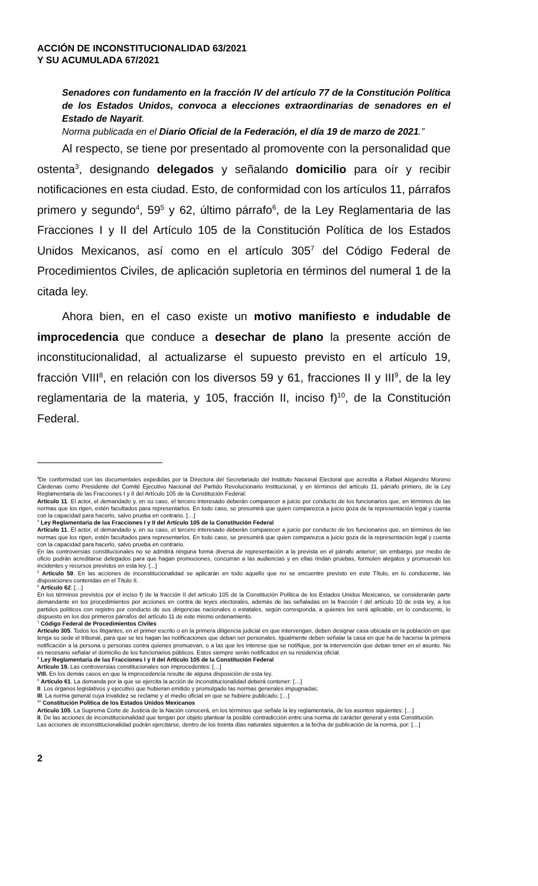ACCIÓN DE INCONSTITUCIONALIDAD 63/2021
Y SU ACUMULADA 67/2021
Senadores con fundamento en la fracción IV del artículo 77 de la Constitución Política de los Estados Unidos, convoca a elecciones extraordinarias de senadores en el Estado de Nayarit.
Norma publicada en el Diario Oficial de la Federación, el día 19 de marzo de 2021.”
Al respecto, se tiene por presentado al promovente con la personalidad que ostenta<sup>3</sup>, designando delegados y señalando domicilio para oír y recibir notificaciones en esta ciudad. Esto, de conformidad con los artículos 11, párrafos primero y segundo<sup>4</sup>, 59<sup>5</sup> y 62, último párrafo<sup>6</sup>, de la Ley Reglamentaria de las Fracciones I y II del Artículo 105 de la Constitución Política de los Estados Unidos Mexicanos, así como en el artículo 305<sup>7</sup> del Código Federal de Procedimientos Civiles, de aplicación supletoria en términos del numeral 1 de la citada ley.
Ahora bien, en el caso existe un motivo manifiesto e indudable de improcedencia que conduce a desechar de plano la presente acción de inconstitucionalidad, al actualizarse el supuesto previsto en el artículo 19, fracción VIII<sup>8</sup>, en relación con los diversos 59 y 61, fracciones II y III<sup>9</sup>, de la ley reglamentaria de la materia, y 105, fracción II, inciso f)<sup>10</sup>, de la Constitución Federal.
<sup>3</sup> De conformidad con las documentales expedidas por la Directora del Secretariado del Instituto Nacional Electoral que acredita a Rafael Alejandro Moreno Cárdenas como Presidente del Comité Ejecutivo Nacional del Partido Revolucionario Institucional, y en términos del artículo 11, párrafo primero, de la Ley Reglamentaria de las Fracciones I y II del Artículo 105 de la Constitución Federal:
Artículo 11. El actor, el demandado y, en su caso, el tercero interesado deberán comparecer a juicio por conducto de los funcionarios que, en términos de las normas que los rigen, estén facultados para representarlos. En todo caso, se presumirá que quien comparezca a juicio goza de la representación legal y cuenta con la capacidad para hacerlo, salvo prueba en contrario. […]
<sup>4</sup> Ley Reglamentaria de las Fracciones I y II del Artículo 105 de la Constitución Federal
Artículo 11. El actor, el demandado y, en su caso, el tercero interesado deberán comparecer a juicio por conducto de los funcionarios que, en términos de las normas que los rigen, estén facultados para representarlos. En todo caso, se presumirá que quien comparezca a juicio goza de la representación legal y cuenta con la capacidad para hacerlo, salvo prueba en contrario.
En las controversias constitucionales no se admitirá ninguna forma diversa de representación a la prevista en el párrafo anterior; sin embargo, por medio de oficio podrán acreditarse delegados para que hagan promociones, concurran a las audiencias y en ellas rindan pruebas, formulen alegatos y promuevan los incidentes y recursos previstos en esta ley. [...]
<sup>5</sup> Artículo 59. En las acciones de inconstitucionalidad se aplicarán en todo aquello que no se encuentre previsto en este Título, en lo conducente, las disposiciones contenidas en el Título II.
<sup>6</sup> Artículo 62. […]
En los términos previstos por el inciso f) de la fracción II del artículo 105 de la Constitución Política de los Estados Unidos Mexicanos, se considerarán parte demandante en los procedimientos por acciones en contra de leyes electorales, además de las señaladas en la fracción I del artículo 10 de esta ley, a los partidos políticos con registro por conducto de sus dirigencias nacionales o estatales, según corresponda, a quienes les será aplicable, en lo conducente, lo dispuesto en los dos primeros párrafos del artículo 11 de este mismo ordenamiento.
<sup>7</sup> Código Federal de Procedimientos Civiles
Artículo 305. Todos los litigantes, en el primer escrito o en la primera diligencia judicial en que intervengan, deben designar casa ubicada en la población en que tenga su sede el tribunal, para que se les hagan las notificaciones que deban ser personales. Igualmente deben señalar la casa en que ha de hacerse la primera notificación a la persona o personas contra quienes promuevan, o a las que les interese que se notifique, por la intervención que deban tener en el asunto. No es necesario señalar el domicilio de los funcionarios públicos. Estos siempre serán notificados en su residencia oficial.
<sup>8</sup> Ley Reglamentaria de las Fracciones I y II del Artículo 105 de la Constitución Federal
Artículo 19. Las controversias constitucionales son improcedentes: […]
VIII. En los demás casos en que la improcedencia resulte de alguna disposición de esta ley.
<sup>9</sup> Artículo 61. La demanda por la que se ejercita la acción de inconstitucionalidad deberá contener: […]
II. Los órganos legislativos y ejecutivo que hubieran emitido y promulgado las normas generales impugnadas;
III. La norma general cuya invalidez se reclame y el medio oficial en que se hubiere publicado; […]
<sup>10</sup> Constitución Política de los Estados Unidos Mexicanos
Artículo 105. La Suprema Corte de Justicia de la Nación conocerá, en los términos que señale la ley reglamentaria, de los asuntos siguientes: […]
II. De las acciones de inconstitucionalidad que tengan por objeto plantear la posible contradicción entre una norma de carácter general y esta Constitución.
Las acciones de inconstitucionalidad podrán ejercitarse, dentro de los treinta días naturales siguientes a la fecha de publicación de la norma, por: […]
2